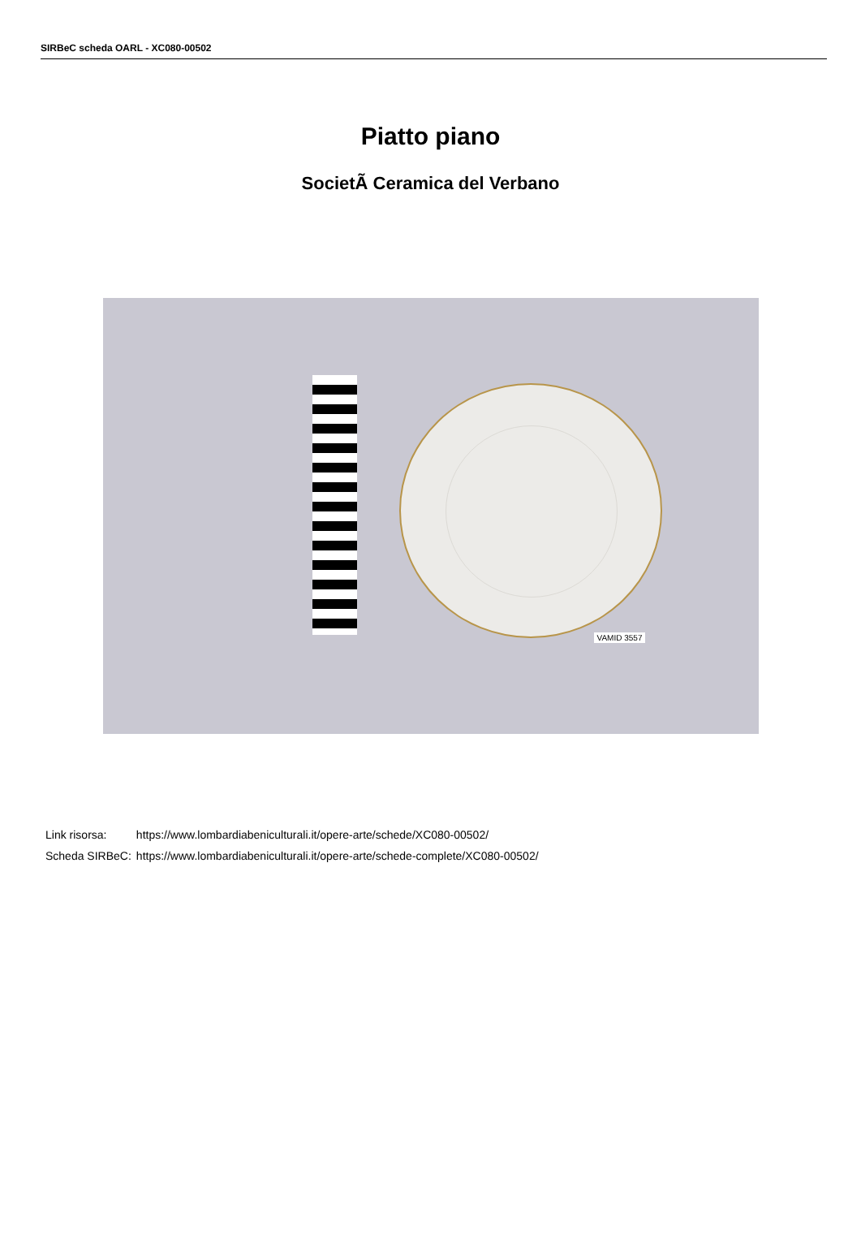SIRBeC scheda OARL - XC080-00502
Piatto piano
SocietÃ Ceramica del Verbano
VAMID 3557
| Link risorsa: | https://www.lombardiabeniculturali.it/opere-arte/schede/XC080-00502/ |
| Scheda SIRBeC: | https://www.lombardiabeniculturali.it/opere-arte/schede-complete/XC080-00502/ |